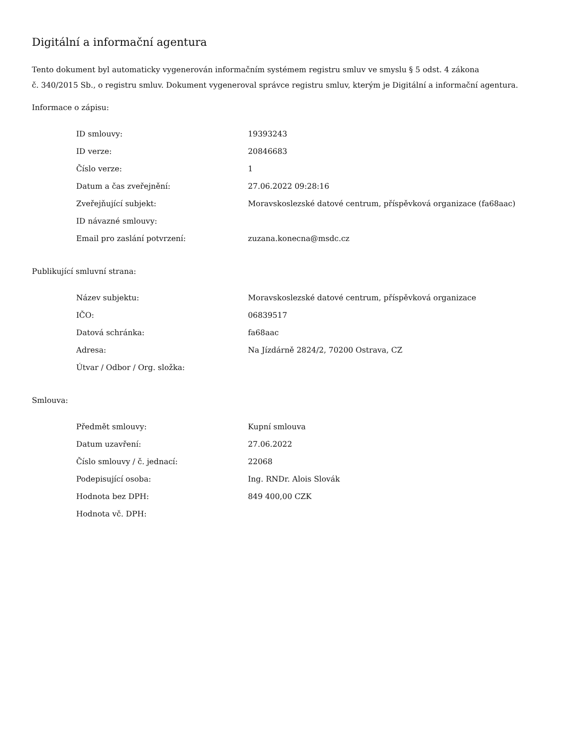Digitální a informační agentura
Tento dokument byl automaticky vygenerován informačním systémem registru smluv ve smyslu § 5 odst. 4 zákona
č. 340/2015 Sb., o registru smluv. Dokument vygeneroval správce registru smluv, kterým je Digitální a informační agentura.
Informace o zápisu:
| ID smlouvy: | 19393243 |
| ID verze: | 20846683 |
| Číslo verze: | 1 |
| Datum a čas zveřejnění: | 27.06.2022 09:28:16 |
| Zveřejňující subjekt: | Moravskoslezské datové centrum, příspěvková organizace (fa68aac) |
| ID návazné smlouvy: | |
| Email pro zaslání potvrzení: | zuzana.konecna@msdc.cz |
Publikující smluvní strana:
| Název subjektu: | Moravskoslezské datové centrum, příspěvková organizace |
| IČO: | 06839517 |
| Datová schránka: | fa68aac |
| Adresa: | Na Jízdárně 2824/2, 70200 Ostrava, CZ |
| Útvar / Odbor / Org. složka: | |
Smlouva:
| Předmět smlouvy: | Kupní smlouva |
| Datum uzavření: | 27.06.2022 |
| Číslo smlouvy / č. jednací: | 22068 |
| Podepisující osoba: | Ing. RNDr. Alois Slovák |
| Hodnota bez DPH: | 849 400,00 CZK |
| Hodnota vč. DPH: | |